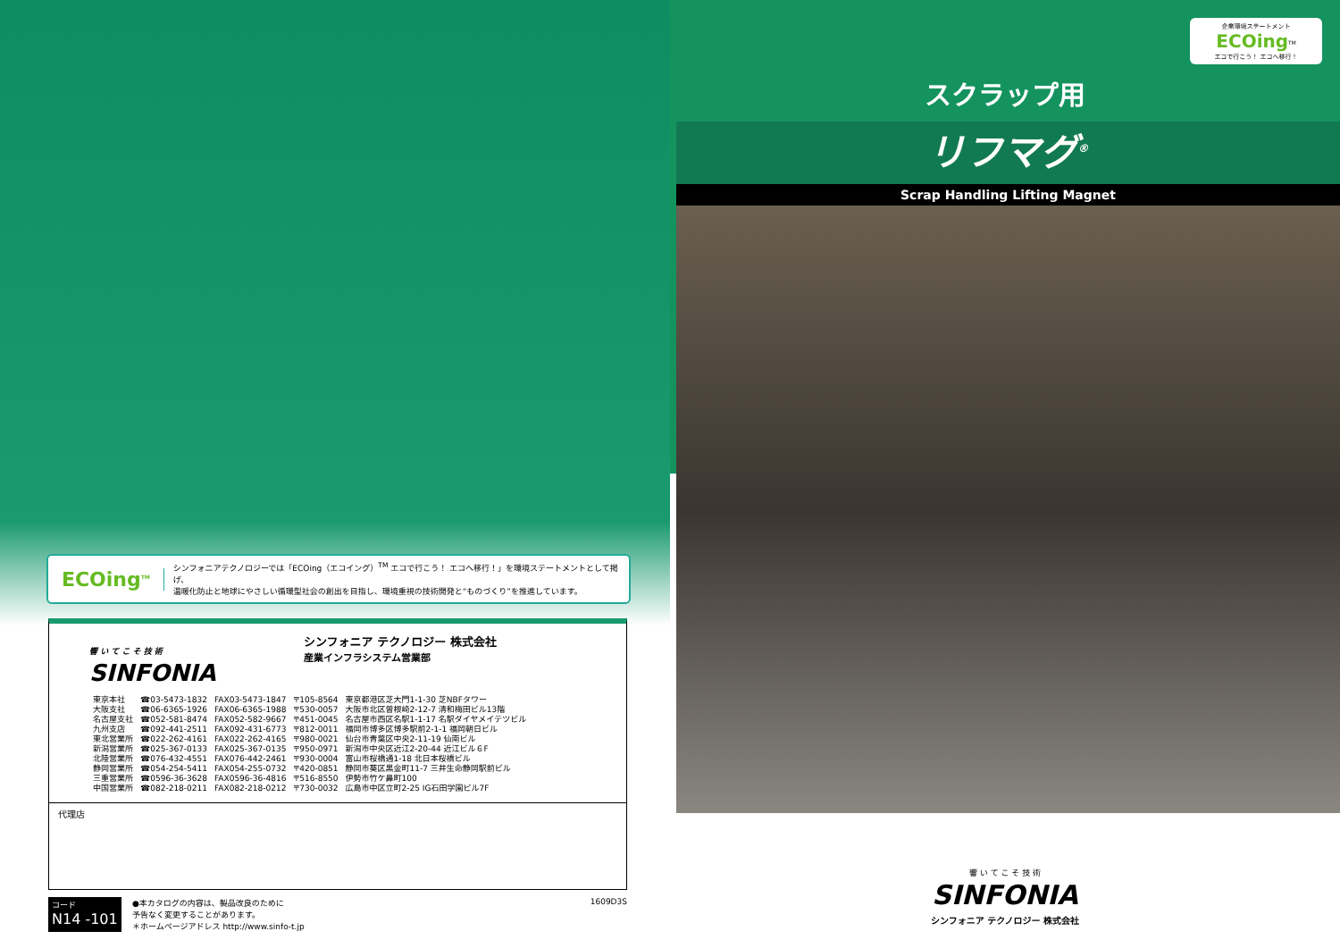ECOing<sup>TM</sup>
シンフォニアテクノロジーでは「ECOing（エコイング）<sup>TM</sup> エコで行こう！ エコへ移行！」を環境ステートメントとして掲げ、
温暖化防止と地球にやさしい循環型社会の創出を目指し、環境重視の技術開発と“ものづくり”を推進しています。
響 い て こ そ 技 術
SINFONIA
シンフォニア テクノロジー 株式会社
産業インフラシステム営業部
| 東京本社 | ☎03-5473-1832 | FAX03-5473-1847 | 〒105-8564 | 東京都港区芝大門1-1-30 芝NBFタワー |
| 大阪支社 | ☎06-6365-1926 | FAX06-6365-1988 | 〒530-0057 | 大阪市北区曽根崎2-12-7 清和梅田ビル13階 |
| 名古屋支社 | ☎052-581-8474 | FAX052-582-9667 | 〒451-0045 | 名古屋市西区名駅1-1-17 名駅ダイヤメイテツビル |
| 九州支店 | ☎092-441-2511 | FAX092-431-6773 | 〒812-0011 | 福岡市博多区博多駅前2-1-1 福岡朝日ビル |
| 東北営業所 | ☎022-262-4161 | FAX022-262-4165 | 〒980-0021 | 仙台市青葉区中央2-11-19 仙南ビル |
| 新潟営業所 | ☎025-367-0133 | FAX025-367-0135 | 〒950-0971 | 新潟市中央区近江2-20-44 近江ビル６F |
| 北陸営業所 | ☎076-432-4551 | FAX076-442-2461 | 〒930-0004 | 富山市桜橋通1-18 北日本桜橋ビル |
| 静岡営業所 | ☎054-254-5411 | FAX054-255-0732 | 〒420-0851 | 静岡市葵区黒金町11-7 三井生命静岡駅前ビル |
| 三重営業所 | ☎0596-36-3628 | FAX0596-36-4816 | 〒516-8550 | 伊勢市竹ケ鼻町100 |
| 中国営業所 | ☎082-218-0211 | FAX082-218-0212 | 〒730-0032 | 広島市中区立町2-25 IG石田学園ビル7F |
代理店
コード
N14 -101
●本カタログの内容は、製品改良のために
予告なく変更することがあります。
＊ホームページアドレス http://www.sinfo-t.jp
1609D3S
企業環境ステートメント
ECOing<sup>TM</sup>
エコで行こう！ エコへ移行！
スクラップ用
リフマグ<sup>®</sup>
Scrap Handling Lifting Magnet
響 い て こ そ 技 術
SINFONIA
シンフォニア テクノロジー 株式会社